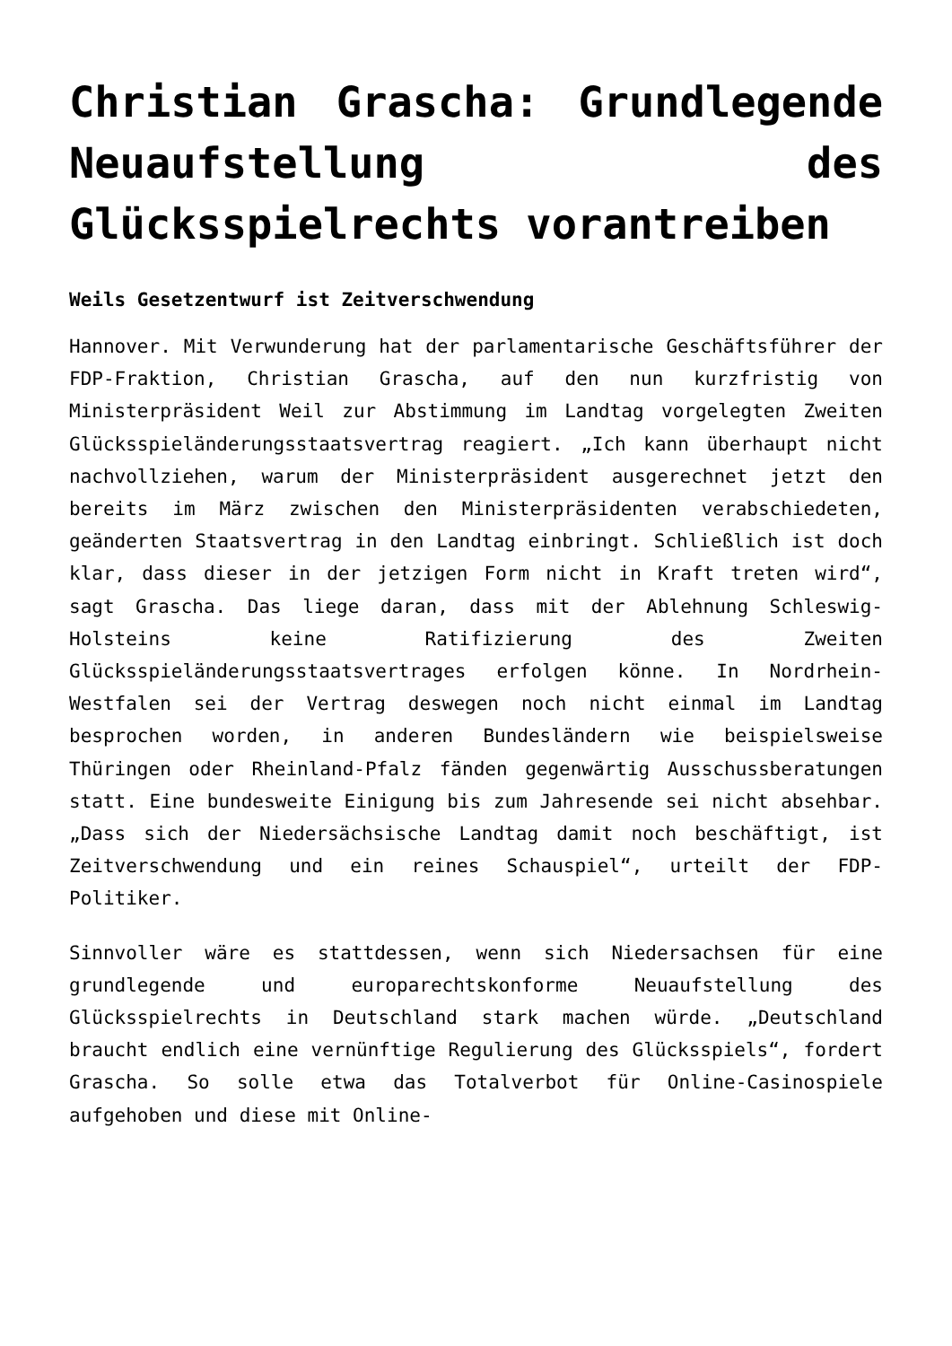Christian Grascha: Grundlegende Neuaufstellung des Glücksspielrechts vorantreiben
Weils Gesetzentwurf ist Zeitverschwendung
Hannover. Mit Verwunderung hat der parlamentarische Geschäftsführer der FDP-Fraktion, Christian Grascha, auf den nun kurzfristig von Ministerpräsident Weil zur Abstimmung im Landtag vorgelegten Zweiten Glücksspieländerungsstaatsvertrag reagiert. „Ich kann überhaupt nicht nachvollziehen, warum der Ministerpräsident ausgerechnet jetzt den bereits im März zwischen den Ministerpräsidenten verabschiedeten, geänderten Staatsvertrag in den Landtag einbringt. Schließlich ist doch klar, dass dieser in der jetzigen Form nicht in Kraft treten wird“, sagt Grascha. Das liege daran, dass mit der Ablehnung Schleswig-Holsteins keine Ratifizierung des Zweiten Glücksspieländerungsstaatsvertrages erfolgen könne. In Nordrhein-Westfalen sei der Vertrag deswegen noch nicht einmal im Landtag besprochen worden, in anderen Bundesländern wie beispielsweise Thüringen oder Rheinland-Pfalz fänden gegenwärtig Ausschussberatungen statt. Eine bundesweite Einigung bis zum Jahresende sei nicht absehbar. „Dass sich der Niedersächsische Landtag damit noch beschäftigt, ist Zeitverschwendung und ein reines Schauspiel“, urteilt der FDP-Politiker.
Sinnvoller wäre es stattdessen, wenn sich Niedersachsen für eine grundlegende und europarechtskonforme Neuaufstellung des Glücksspielrechts in Deutschland stark machen würde. „Deutschland braucht endlich eine vernünftige Regulierung des Glücksspiels“, fordert Grascha. So solle etwa das Totalverbot für Online-Casinospiele aufgehoben und diese mit Online-